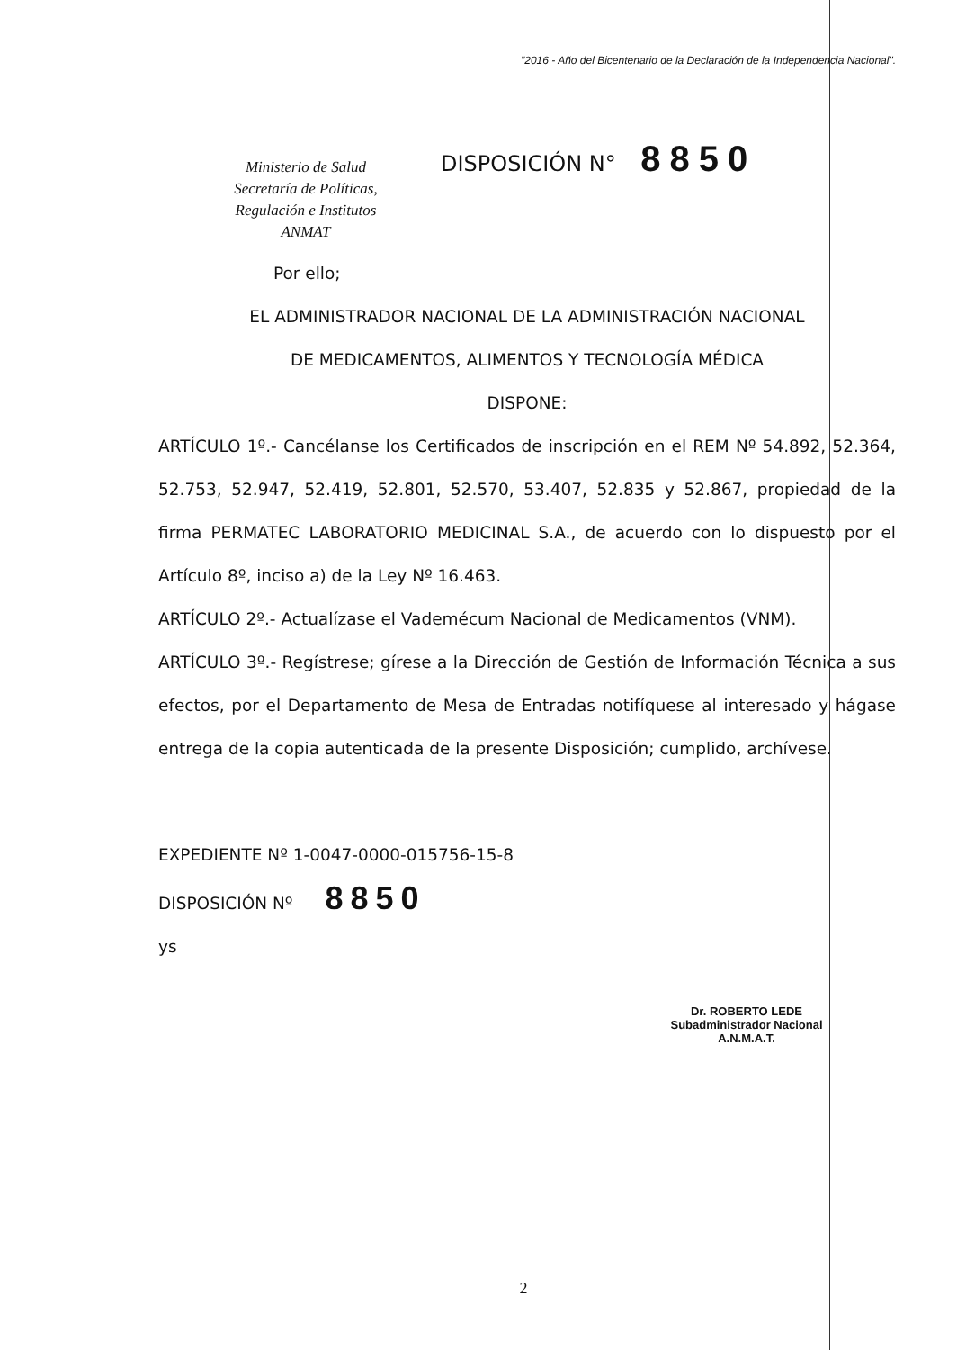"2016 - Año del Bicentenario de la Declaración de la Independencia Nacional".
Ministerio de Salud
Secretaría de Políticas,
Regulación e Institutos
ANMAT
DISPOSICIÓN N° 8850
Por ello;
EL ADMINISTRADOR NACIONAL DE LA ADMINISTRACIÓN NACIONAL
DE MEDICAMENTOS, ALIMENTOS Y TECNOLOGÍA MÉDICA
DISPONE:
ARTÍCULO 1º.- Cancélanse los Certificados de inscripción en el REM Nº 54.892, 52.364, 52.753, 52.947, 52.419, 52.801, 52.570, 53.407, 52.835 y 52.867, propiedad de la firma PERMATEC LABORATORIO MEDICINAL S.A., de acuerdo con lo dispuesto por el Artículo 8º, inciso a) de la Ley Nº 16.463.
ARTÍCULO 2º.- Actualízase el Vademécum Nacional de Medicamentos (VNM).
ARTÍCULO 3º.- Regístrese; gírese a la Dirección de Gestión de Información Técnica a sus efectos, por el Departamento de Mesa de Entradas notifíquese al interesado y hágase entrega de la copia autenticada de la presente Disposición; cumplido, archívese.
EXPEDIENTE Nº 1-0047-0000-015756-15-8
DISPOSICIÓN Nº 8850
ys
Dr. ROBERTO LEDE
Subadministrador Nacional
A.N.M.A.T.
2